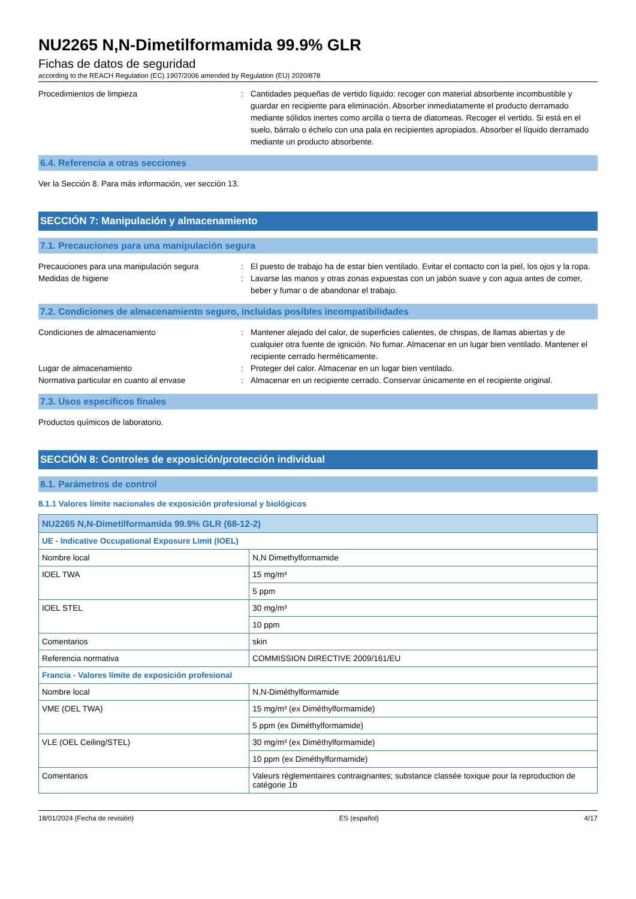NU2265 N,N-Dimetilformamida 99.9% GLR
Fichas de datos de seguridad
according to the REACH Regulation (EC) 1907/2006 amended by Regulation (EU) 2020/878
Procedimientos de limpieza : Cantidades pequeñas de vertido líquido: recoger con material absorbente incombustible y guardar en recipiente para eliminación. Absorber inmediatamente el producto derramado mediante sólidos inertes como arcilla o tierra de diatomeas. Recoger el vertido. Si está en el suelo, bárralo o échelo con una pala en recipientes apropiados. Absorber el líquido derramado mediante un producto absorbente.
6.4. Referencia a otras secciones
Ver la Sección 8. Para más información, ver sección 13.
SECCIÓN 7: Manipulación y almacenamiento
7.1. Precauciones para una manipulación segura
Precauciones para una manipulación segura : El puesto de trabajo ha de estar bien ventilado. Evitar el contacto con la piel, los ojos y la ropa.
Medidas de higiene : Lavarse las manos y otras zonas expuestas con un jabón suave y con agua antes de comer, beber y fumar o de abandonar el trabajo.
7.2. Condiciones de almacenamiento seguro, incluidas posibles incompatibilidades
Condiciones de almacenamiento : Mantener alejado del calor, de superficies calientes, de chispas, de llamas abiertas y de cualquier otra fuente de ignición. No fumar. Almacenar en un lugar bien ventilado. Mantener el recipiente cerrado herméticamente.
Lugar de almacenamiento : Proteger del calor. Almacenar en un lugar bien ventilado.
Normativa particular en cuanto al envase : Almacenar en un recipiente cerrado. Conservar únicamente en el recipiente original.
7.3. Usos específicos finales
Productos químicos de laboratorio.
SECCIÓN 8: Controles de exposición/protección individual
8.1. Parámetros de control
8.1.1 Valores límite nacionales de exposición profesional y biológicos
| NU2265 N,N-Dimetilformamida 99.9% GLR (68-12-2) | |
| --- | --- |
| UE - Indicative Occupational Exposure Limit (IOEL) | |
| Nombre local | N,N Dimethylformamide |
| IOEL TWA | 15 mg/m³ |
| | 5 ppm |
| IOEL STEL | 30 mg/m³ |
| | 10 ppm |
| Comentarios | skin |
| Referencia normativa | COMMISSION DIRECTIVE 2009/161/EU |
| Francia - Valores límite de exposición profesional | |
| Nombre local | N,N-Diméthylformamide |
| VME (OEL TWA) | 15 mg/m³ (ex Diméthylformamide) |
| | 5 ppm (ex Diméthylformamide) |
| VLE (OEL Ceiling/STEL) | 30 mg/m³ (ex Diméthylformamide) |
| | 10 ppm (ex Diméthylformamide) |
| Comentarios | Valeurs règlementaires contraignantes; substance classée toxique pour la reproduction de catégorie 1b |
18/01/2024 (Fecha de revisión) ES (español) 4/17